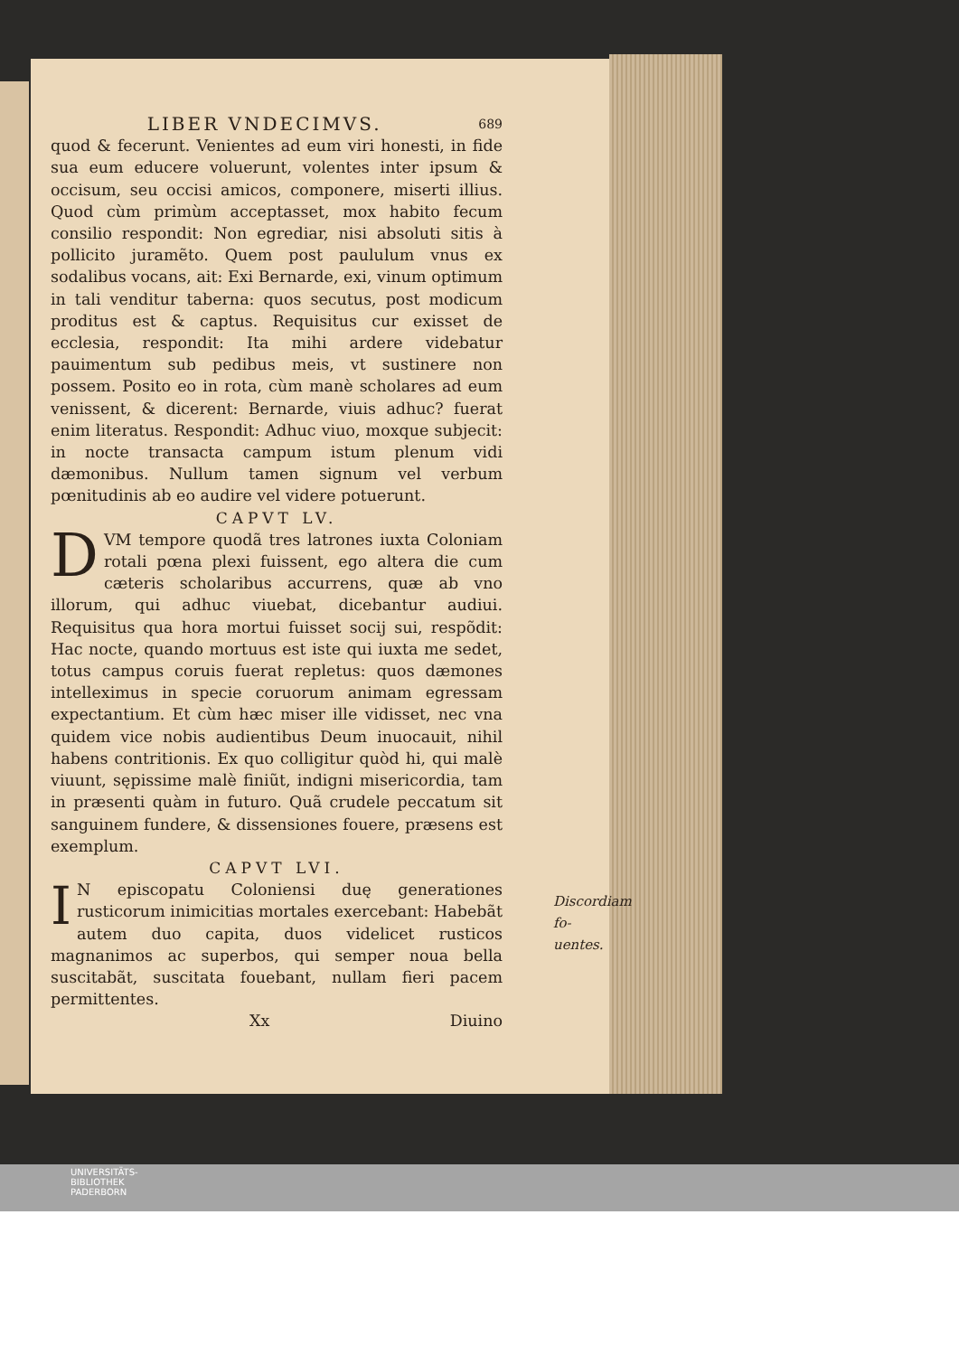LIBER VNDECIMVS. 689
quod & fecerunt. Venientes ad eum viri honesti, in fide sua eum educere voluerunt, volentes inter ipsum & occisum, seu occisi amicos, componere, miserti illius. Quod cùm primùm acceptasset, mox habito fecum consilio respondit: Non egrediar, nisi absoluti sitis à pollicito juramẽto. Quem post paululum vnus ex sodalibus vocans, ait: Exi Bernarde, exi, vinum optimum in tali venditur taberna: quos secutus, post modicum proditus est & captus. Requisitus cur exisset de ecclesia, respondit: Ita mihi ardere videbatur pauimentum sub pedibus meis, vt sustinere non possem. Posito eo in rota, cùm manè scholares ad eum venissent, & dicerent: Bernarde, viuis adhuc? fuerat enim literatus. Respondit: Adhuc viuo, moxque subjecit: in nocte transacta campum istum plenum vidi dæmonibus. Nullum tamen signum vel verbum pœnitudinis ab eo audire vel videre potuerunt.
CAPVT LV.
DVM tempore quodã tres latrones iuxta Coloniam rotali pœna plexi fuissent, ego altera die cum cæteris scholaribus accurrens, quæ ab vno illorum, qui adhuc viuebat, dicebantur audiui. Requisitus qua hora mortui fuisset socij sui, respõdit: Hac nocte, quando mortuus est iste qui iuxta me sedet, totus campus coruis fuerat repletus: quos dæmones intelleximus in specie coruorum animam egressam expectantium. Et cùm hæc miser ille vidisset, nec vna quidem vice nobis audientibus Deum inuocauit, nihil habens contritionis. Ex quo colligitur quòd hi, qui malè viuunt, sępissime malè finiũt, indigni misericordia, tam in præsenti quàm in futuro. Quã crudele peccatum sit sanguinem fundere, & dissensiones fouere, præsens est exemplum.
CAPVT LVI.
IN episcopatu Coloniensi duę generationes rusticorum inimicitias mortales exercebant: Habebãt autem duo capita, duos videlicet rusticos magnanimos ac superbos, qui semper noua bella suscitabãt, suscitata fouebant, nullam fieri pacem permittentes.
Xx Diuino
Discordiam fo-
uentes.
UNIVERSITÄTS-
BIBLIOTHEK
PADERBORN